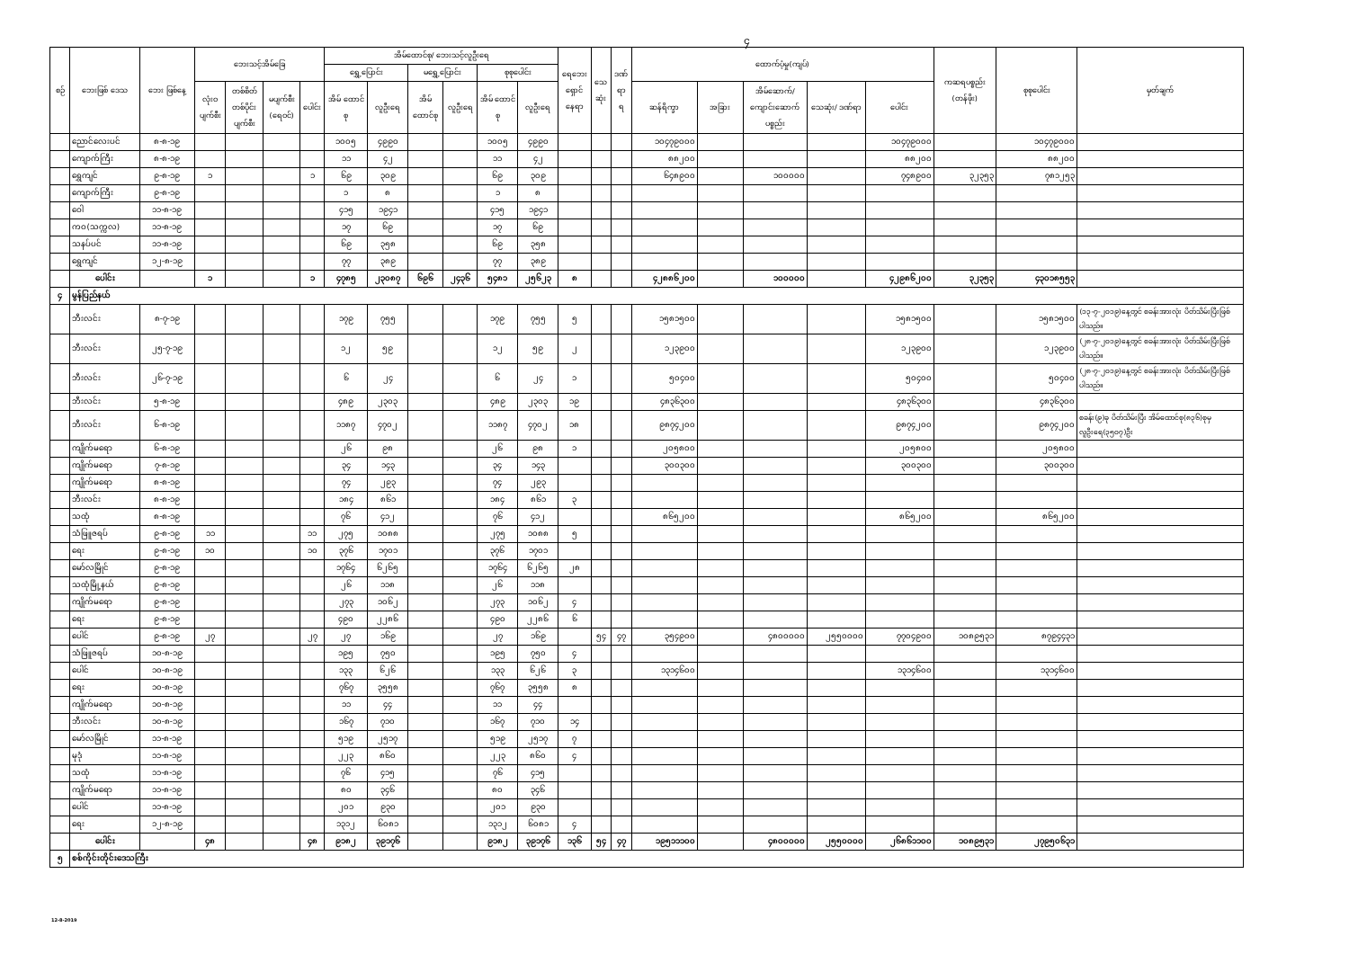၄
| စဉ် | ဘေးဖြစ် ဒေသ | ဘေး ဖြစ်နေ့ | ဘေးသင့်အိမ်ခြေ | | | | အိမ်ထောင်စု/ ဘေးသင့်လူဦးရေ | | | | | | ရေဘေး ရှောင် နေရာ | သေ ဆုံး | ဒဏ် ရာ ရ | ထောက်ပံ့မှု(ကျပ်) | | | | | ကဆရပစ္စည်း (တန်ဖိုး) | စုစုပေါင်း | မှတ်ချက် |
| --- | --- | --- | --- | --- | --- | --- | --- | --- | --- | --- | --- | --- | --- | --- | --- | --- | --- | --- | --- | --- | --- | --- | --- |
| | | | | | | | ရွှေ့ပြောင်း | | မရွှေ့ပြောင်း | | စုစုပေါင်း | | | | | | | | | | | | |
| | | | လုံးဝ ပျက်စီး | တစ်စိတ် တစ်ပိုင်း ပျက်စီး | မပျက်စီး (ရေဝင်) | ပေါင်း | အိမ် ထောင်စု | လူဦးရေ | အိမ် ထောင်စု | လူဦးရေ | အိမ် ထောင်စု | လူဦးရေ | | | | ဆန်ရိက္ခာ | အခြား | အိမ်ဆောက်/ ကျောင်းဆောက် ပစ္စည်း | သေဆုံး/ ဒဏ်ရာ | ပေါင်း | | | |
| | ညောင်လေးပင် | ၈-၈-၁၉ | | | | | ၁၀၀၅ | ၄၉၉၀ | | | ၁၀၀၅ | ၄၉၉၀ | | | | ၁၀၄၇၉၀၀၀ | | | | ၁၀၄၇၉၀၀၀ | | ၁၀၄၇၉၀၀၀ | |
| | ကျောက်ကြီး | ၈-၈-၁၉ | | | | | ၁၁ | ၄၂ | | | ၁၁ | ၄၂ | | | | ၈၈၂၀၀ | | | | ၈၈၂၀၀ | | ၈၈၂၀၀ | |
| | ရွှေကျင် | ၉-၈-၁၉ | ၁ | | | ၁ | ၆၉ | ၃၀၉ | | | ၆၉ | ၃၀၉ | | | | ၆၄၈၉၀၀ | | ၁၀၀၀၀၀ | | ၇၄၈၉၀၀ | ၃၂၃၅၃ | ၇၈၁၂၅၃ | |
| | ကျောက်ကြီး | ၉-၈-၁၉ | | | | | ၁ | ၈ | | | ၁ | ၈ | | | | | | | | | | | |
| | ဝေါ | ၁၁-၈-၁၉ | | | | | ၄၁၅ | ၁၉၄၁ | | | ၄၁၅ | ၁၉၄၁ | | | | | | | | | | | |
| | ကဝ(သက္ကလ) | ၁၁-၈-၁၉ | | | | | ၁၇ | ၆၉ | | | ၁၇ | ၆၉ | | | | | | | | | | | |
| | သနပ်ပင် | ၁၁-၈-၁၉ | | | | | ၆၉ | ၃၅၈ | | | ၆၉ | ၃၅၈ | | | | | | | | | | | |
| | ရွှေကျင် | ၁၂-၈-၁၉ | | | | | ၇၇ | ၃၈၉ | | | ၇၇ | ၃၈၉ | | | | | | | | | | | |
| | ပေါင်း | | ၁ | | | ၁ | ၄၇၈၅ | ၂၃၀၈၇ | ၆၉၆ | ၂၄၃၆ | ၅၄၈၁ | ၂၅၆၂၃ | ၈ | | | ၄၂၈၈၆၂၀၀ | | ၁၀၀၀၀၀ | | ၄၂၉၈၆၂၀၀ | ၃၂၃၅၃ | ၄၃၀၁၈၅၅၃ | |
| ၄ | မွန်ပြည်နယ် | | | | | | | | | | | | | | | | | | | | | | |
| | ဘီးလင်း | ၈-၇-၁၉ | | | | | ၁၇၉ | ၇၅၅ | | | ၁၇၉ | ၇၅၅ | ၅ | | | ၁၅၈၁၅၀၀ | | | | ၁၅၈၁၅၀၀ | | ၁၅၈၁၅၀၀ | (၁၃-၇-၂၀၁၉)နေ့တွင် စခန်းအားလုံး ပိတ်သိမ်းပြီးဖြစ်ပါသည်။ |
| | ဘီးလင်း | ၂၅-၇-၁၉ | | | | | ၁၂ | ၅၉ | | | ၁၂ | ၅၉ | ၂ | | | ၁၂၃၉၀၀ | | | | ၁၂၃၉၀၀ | | ၁၂၃၉၀၀ | (၂၈-၇-၂၀၁၉)နေ့တွင် စခန်းအားလုံး ပိတ်သိမ်းပြီးဖြစ်ပါသည်။ |
| | ဘီးလင်း | ၂၆-၇-၁၉ | | | | | ၆ | ၂၄ | | | ၆ | ၂၄ | ၁ | | | ၅၀၄၀၀ | | | | ၅၀၄၀၀ | | ၅၀၄၀၀ | (၂၈-၇-၂၀၁၉)နေ့တွင် စခန်းအားလုံး ပိတ်သိမ်းပြီးဖြစ်ပါသည်။ |
| | ဘီးလင်း | ၅-၈-၁၉ | | | | | ၄၈၉ | ၂၃၀၃ | | | ၄၈၉ | ၂၃၀၃ | ၁၉ | | | ၄၈၃၆၃၀၀ | | | | ၄၈၃၆၃၀၀ | | ၄၈၃၆၃၀၀ | |
| | ဘီးလင်း | ၆-၈-၁၉ | | | | | ၁၁၈၇ | ၄၇၀၂ | | | ၁၁၈၇ | ၄၇၀၂ | ၁၈ | | | ၉၈၇၄၂၀၀ | | | | ၉၈၇၄၂၀၀ | | ၉၈၇၄၂၀၀ | စခန်း(၉)ခု ပိတ်သိမ်းပြီး အိမ်ထောင်စု(၈၃၆)စုမှ လူဦးရေ(၃၅၀၇)ဦး |
| | ကျိုက်မရော | ၆-၈-၁၉ | | | | | ၂၆ | ၉၈ | | | ၂၆ | ၉၈ | ၁ | | | ၂၀၅၈၀၀ | | | | ၂၀၅၈၀၀ | | ၂၀၅၈၀၀ | |
| | ကျိုက်မရော | ၇-၈-၁၉ | | | | | ၃၄ | ၁၄၃ | | | ၃၄ | ၁၄၃ | | | | ၃၀၀၃၀၀ | | | | ၃၀၀၃၀၀ | | ၃၀၀၃၀၀ | |
| | ကျိုက်မရော | ၈-၈-၁၉ | | | | | ၇၄ | ၂၉၃ | | | ၇၄ | ၂၉၃ | | | | | | | | | | | |
| | ဘီးလင်း | ၈-၈-၁၉ | | | | | ၁၈၄ | ၈၆၁ | | | ၁၈၄ | ၈၆၁ | ၃ | | | | | | | | | | |
| | သထုံ | ၈-၈-၁၉ | | | | | ၇၆ | ၄၁၂ | | | ၇၆ | ၄၁၂ | | | | ၈၆၅၂၀၀ | | | | ၈၆၅၂၀၀ | | ၈၆၅၂၀၀ | |
| | သံဖြူဇရပ် | ၉-၈-၁၉ | ၁၁ | | | ၁၁ | ၂၇၅ | ၁၀၈၈ | | | ၂၇၅ | ၁၀၈၈ | ၅ | | | | | | | | | | |
| | ရေး | ၉-၈-၁၉ | ၁၀ | | | ၁၀ | ၃၇၆ | ၁၇၀၁ | | | ၃၇၆ | ၁၇၀၁ | | | | | | | | | | | |
| | မော်လမြိုင် | ၉-၈-၁၉ | | | | | ၁၇၆၄ | ၆၂၆၅ | | | ၁၇၆၄ | ၆၂၆၅ | ၂၈ | | | | | | | | | | |
| | သထုံမြို့နယ် | ၉-၈-၁၉ | | | | | ၂၆ | ၁၁၈ | | | ၂၆ | ၁၁၈ | | | | | | | | | | | |
| | ကျိုက်မရော | ၉-၈-၁၉ | | | | | ၂၇၃ | ၁၀၆၂ | | | ၂၇၃ | ၁၀၆၂ | ၄ | | | | | | | | | | |
| | ရေး | ၉-၈-၁၉ | | | | | ၄၉၀ | ၂၂၈၆ | | | ၄၉၀ | ၂၂၈၆ | ၆ | | | | | | | | | | |
| | ပေါင် | ၉-၈-၁၉ | ၂၇ | | | ၂၇ | ၂၇ | ၁၆၉ | | | ၂၇ | ၁၆၉ | | ၅၄ | ၄၇ | ၃၅၄၉၀၀ | | ၄၈၀၀၀၀၀ | ၂၅၅၀၀၀၀ | ၇၇၀၄၉၀၀ | ၁၀၈၉၅၃၁ | ၈၇၉၄၄၃၁ | |
| | သံဖြူဇရပ် | ၁၀-၈-၁၉ | | | | | ၁၉၅ | ၇၅၀ | | | ၁၉၅ | ၇၅၀ | ၄ | | | | | | | | | | |
| | ပေါင် | ၁၀-၈-၁၉ | | | | | ၁၃၃ | ၆၂၆ | | | ၁၃၃ | ၆၂၆ | ၃ | | | ၁၃၁၄၆၀၀ | | | | ၁၃၁၄၆၀၀ | | ၁၃၁၄၆၀၀ | |
| | ရေး | ၁၀-၈-၁၉ | | | | | ၇၆၇ | ၃၅၅၈ | | | ၇၆၇ | ၃၅၅၈ | ၈ | | | | | | | | | | |
| | ကျိုက်မရော | ၁၀-၈-၁၉ | | | | | ၁၁ | ၄၄ | | | ၁၁ | ၄၄ | | | | | | | | | | | |
| | ဘီးလင်း | ၁၀-၈-၁၉ | | | | | ၁၆၇ | ၇၁၀ | | | ၁၆၇ | ၇၁၀ | ၁၄ | | | | | | | | | | |
| | မော်လမြိုင် | ၁၁-၈-၁၉ | | | | | ၅၁၉ | ၂၅၁၇ | | | ၅၁၉ | ၂၅၁၇ | ၇ | | | | | | | | | | |
| | မုဒုံ | ၁၁-၈-၁၉ | | | | | ၂၂၃ | ၈၆၀ | | | ၂၂၃ | ၈၆၀ | ၄ | | | | | | | | | | |
| | သထုံ | ၁၁-၈-၁၉ | | | | | ၇၆ | ၄၁၅ | | | ၇၆ | ၄၁၅ | | | | | | | | | | | |
| | ကျိုက်မရော | ၁၁-၈-၁၉ | | | | | ၈၀ | ၃၄၆ | | | ၈၀ | ၃၄၆ | | | | | | | | | | | |
| | ပေါင် | ၁၁-၈-၁၉ | | | | | ၂၀၁ | ၉၃၀ | | | ၂၀၁ | ၉၃၀ | | | | | | | | | | | |
| | ရေး | ၁၂-၈-၁၉ | | | | | ၁၃၁၂ | ၆၀၈၁ | | | ၁၃၁၂ | ၆၀၈၁ | ၄ | | | | | | | | | | |
| | ပေါင်း | | ၄၈ | | | ၄၈ | ၉၁၈၂ | ၃၉၁၇၆ | | | ၉၁၈၂ | ၃၉၁၇၆ | ၁၃၆ | ၅၄ | ၄၇ | ၁၉၅၁၁၁၀၀ | | ၄၈၀၀၀၀၀ | ၂၅၅၀၀၀၀ | ၂၆၈၆၁၁၀၀ | ၁၀၈၉၅၃၁ | ၂၇၉၅၀၆၃၁ | |
| ၅ | စစ်ကိုင်းတိုင်းဒေသကြီး | | | | | | | | | | | | | | | | | | | | | | |
12-8-2019